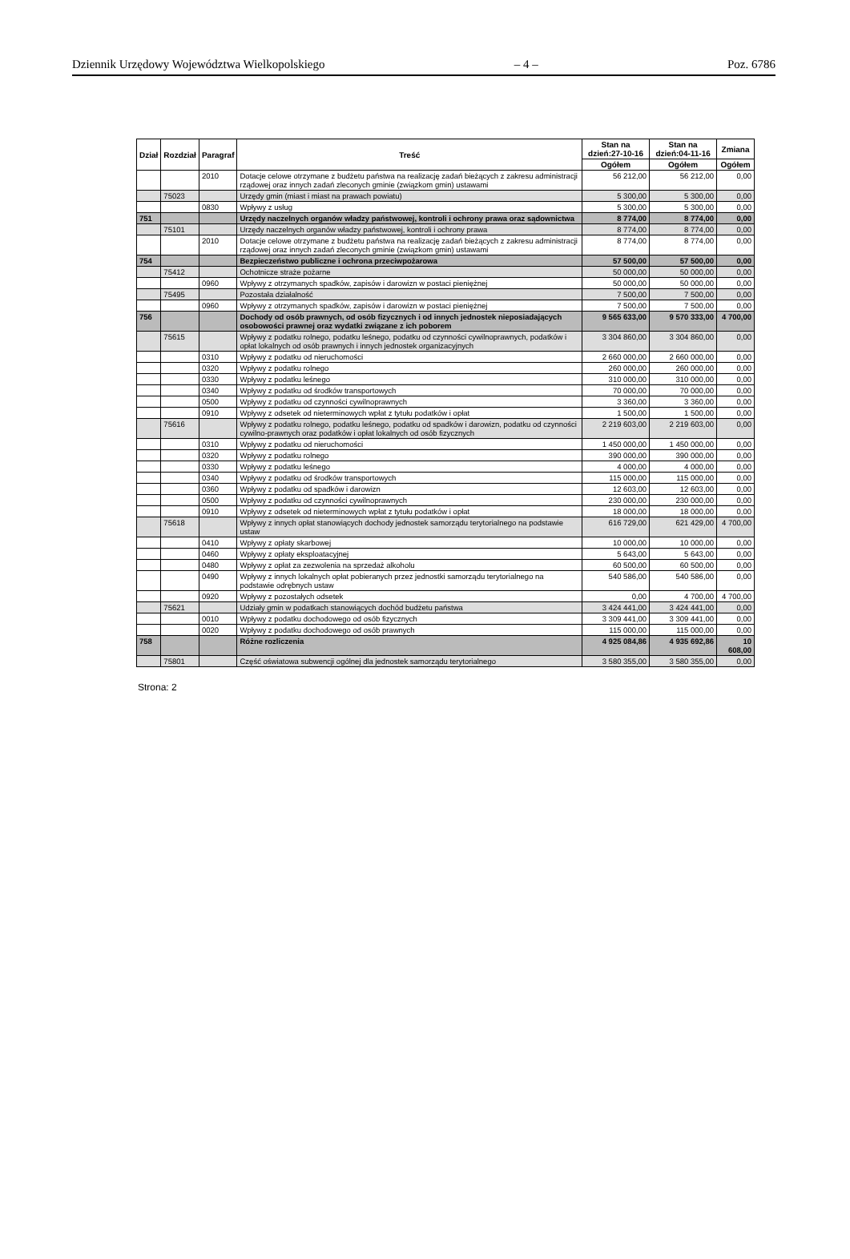Dziennik Urzędowy Województwa Wielkopolskiego – 4 – Poz. 6786
| Dział | Rozdział | Paragraf | Treść | Stan na dzień:27-10-16 | Stan na dzień:04-11-16 | Zmiana |
| --- | --- | --- | --- | --- | --- | --- |
| | | | | Ogółem | Ogółem | Ogółem |
| | | 2010 | Dotacje celowe otrzymane z budżetu państwa na realizację zadań bieżących z zakresu administracji rządowej oraz innych zadań zleconych gminie (związkom gmin) ustawami | 56 212,00 | 56 212,00 | 0,00 |
| | 75023 | | Urzędy gmin (miast i miast na prawach powiatu) | 5 300,00 | 5 300,00 | 0,00 |
| | | 0830 | Wpływy z usług | 5 300,00 | 5 300,00 | 0,00 |
| 751 | | | Urzędy naczelnych organów władzy państwowej, kontroli i ochrony prawa oraz sądownictwa | 8 774,00 | 8 774,00 | 0,00 |
| | 75101 | | Urzędy naczelnych organów władzy państwowej, kontroli i ochrony prawa | 8 774,00 | 8 774,00 | 0,00 |
| | | 2010 | Dotacje celowe otrzymane z budżetu państwa na realizację zadań bieżących z zakresu administracji rządowej oraz innych zadań zleconych gminie (związkom gmin) ustawami | 8 774,00 | 8 774,00 | 0,00 |
| 754 | | | Bezpieczeństwo publiczne i ochrona przeciwpożarowa | 57 500,00 | 57 500,00 | 0,00 |
| | 75412 | | Ochotnicze straże pożarne | 50 000,00 | 50 000,00 | 0,00 |
| | | 0960 | Wpływy z otrzymanych spadków, zapisów i darowizn w postaci pieniężnej | 50 000,00 | 50 000,00 | 0,00 |
| | 75495 | | Pozostała działalność | 7 500,00 | 7 500,00 | 0,00 |
| | | 0960 | Wpływy z otrzymanych spadków, zapisów i darowizn w postaci pieniężnej | 7 500,00 | 7 500,00 | 0,00 |
| 756 | | | Dochody od osób prawnych, od osób fizycznych i od innych jednostek nieposiadających osobowości prawnej oraz wydatki związane z ich poborem | 9 565 633,00 | 9 570 333,00 | 4 700,00 |
| | 75615 | | Wpływy z podatku rolnego, podatku leśnego, podatku od czynności cywilnoprawnych, podatków i opłat lokalnych od osób prawnych i innych jednostek organizacyjnych | 3 304 860,00 | 3 304 860,00 | 0,00 |
| | | 0310 | Wpływy z podatku od nieruchomości | 2 660 000,00 | 2 660 000,00 | 0,00 |
| | | 0320 | Wpływy z podatku rolnego | 260 000,00 | 260 000,00 | 0,00 |
| | | 0330 | Wpływy z podatku leśnego | 310 000,00 | 310 000,00 | 0,00 |
| | | 0340 | Wpływy z podatku od środków transportowych | 70 000,00 | 70 000,00 | 0,00 |
| | | 0500 | Wpływy z podatku od czynności cywilnoprawnych | 3 360,00 | 3 360,00 | 0,00 |
| | | 0910 | Wpływy z odsetek od nieterminowych wpłat z tytułu podatków i opłat | 1 500,00 | 1 500,00 | 0,00 |
| | 75616 | | Wpływy z podatku rolnego, podatku leśnego, podatku od spadków i darowizn, podatku od czynności cywilno-prawnych oraz podatków i opłat lokalnych od osób fizycznych | 2 219 603,00 | 2 219 603,00 | 0,00 |
| | | 0310 | Wpływy z podatku od nieruchomości | 1 450 000,00 | 1 450 000,00 | 0,00 |
| | | 0320 | Wpływy z podatku rolnego | 390 000,00 | 390 000,00 | 0,00 |
| | | 0330 | Wpływy z podatku leśnego | 4 000,00 | 4 000,00 | 0,00 |
| | | 0340 | Wpływy z podatku od środków transportowych | 115 000,00 | 115 000,00 | 0,00 |
| | | 0360 | Wpływy z podatku od spadków i darowizn | 12 603,00 | 12 603,00 | 0,00 |
| | | 0500 | Wpływy z podatku od czynności cywilnoprawnych | 230 000,00 | 230 000,00 | 0,00 |
| | | 0910 | Wpływy z odsetek od nieterminowych wpłat z tytułu podatków i opłat | 18 000,00 | 18 000,00 | 0,00 |
| | 75618 | | Wpływy z innych opłat stanowiących dochody jednostek samorządu terytorialnego na podstawie ustaw | 616 729,00 | 621 429,00 | 4 700,00 |
| | | 0410 | Wpływy z opłaty skarbowej | 10 000,00 | 10 000,00 | 0,00 |
| | | 0460 | Wpływy z opłaty eksploatacyjnej | 5 643,00 | 5 643,00 | 0,00 |
| | | 0480 | Wpływy z opłat za zezwolenia na sprzedaż alkoholu | 60 500,00 | 60 500,00 | 0,00 |
| | | 0490 | Wpływy z innych lokalnych opłat pobieranych przez jednostki samorządu terytorialnego na podstawie odrębnych ustaw | 540 586,00 | 540 586,00 | 0,00 |
| | | 0920 | Wpływy z pozostałych odsetek | 0,00 | 4 700,00 | 4 700,00 |
| | 75621 | | Udziały gmin w podatkach stanowiących dochód budżetu państwa | 3 424 441,00 | 3 424 441,00 | 0,00 |
| | | 0010 | Wpływy z podatku dochodowego od osób fizycznych | 3 309 441,00 | 3 309 441,00 | 0,00 |
| | | 0020 | Wpływy z podatku dochodowego od osób prawnych | 115 000,00 | 115 000,00 | 0,00 |
| 758 | | | Różne rozliczenia | 4 925 084,86 | 4 935 692,86 | 10 608,00 |
| | 75801 | | Część oświatowa subwencji ogólnej dla jednostek samorządu terytorialnego | 3 580 355,00 | 3 580 355,00 | 0,00 |
Strona: 2